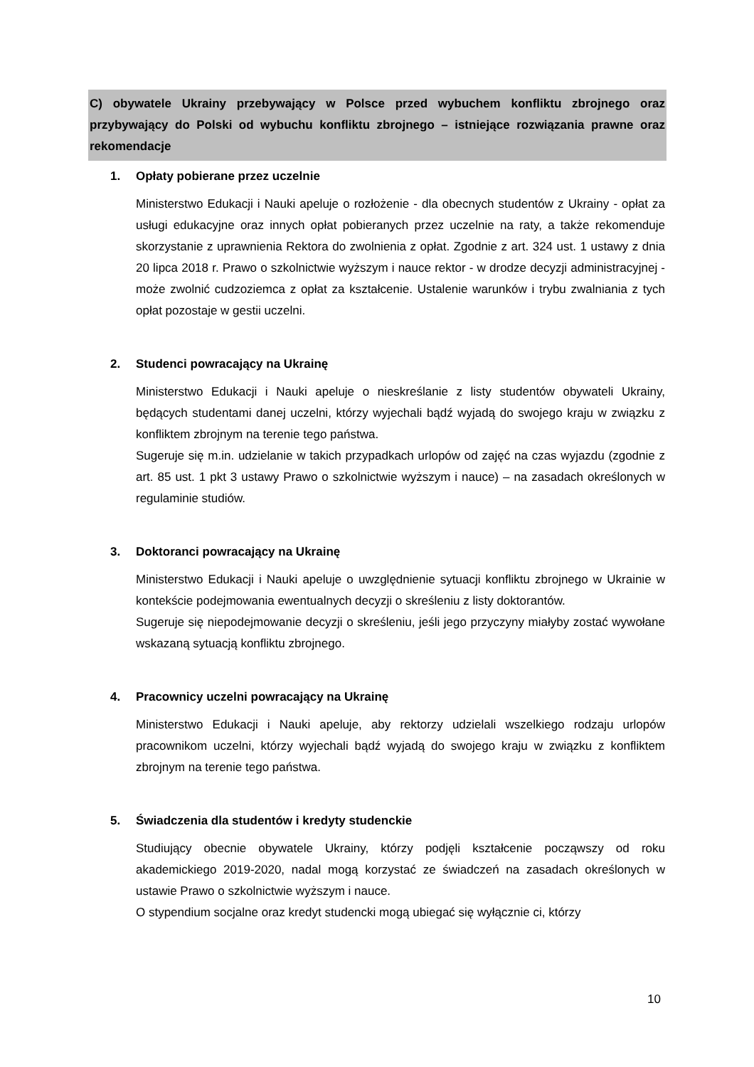C) obywatele Ukrainy przebywający w Polsce przed wybuchem konfliktu zbrojnego oraz przybywający do Polski od wybuchu konfliktu zbrojnego – istniejące rozwiązania prawne oraz rekomendacje
1. Opłaty pobierane przez uczelnie
Ministerstwo Edukacji i Nauki apeluje o rozłożenie - dla obecnych studentów z Ukrainy - opłat za usługi edukacyjne oraz innych opłat pobieranych przez uczelnie na raty, a także rekomenduje skorzystanie z uprawnienia Rektora do zwolnienia z opłat. Zgodnie z art. 324 ust. 1 ustawy z dnia 20 lipca 2018 r. Prawo o szkolnictwie wyższym i nauce rektor - w drodze decyzji administracyjnej - może zwolnić cudzoziemca z opłat za kształcenie. Ustalenie warunków i trybu zwalniania z tych opłat pozostaje w gestii uczelni.
2. Studenci powracający na Ukrainę
Ministerstwo Edukacji i Nauki apeluje o nieskreślanie z listy studentów obywateli Ukrainy, będących studentami danej uczelni, którzy wyjechali bądź wyjadą do swojego kraju w związku z konfliktem zbrojnym na terenie tego państwa.
Sugeruje się m.in. udzielanie w takich przypadkach urlopów od zajęć na czas wyjazdu (zgodnie z art. 85 ust. 1 pkt 3 ustawy Prawo o szkolnictwie wyższym i nauce) – na zasadach określonych w regulaminie studiów.
3. Doktoranci powracający na Ukrainę
Ministerstwo Edukacji i Nauki apeluje o uwzględnienie sytuacji konfliktu zbrojnego w Ukrainie w kontekście podejmowania ewentualnych decyzji o skreśleniu z listy doktorantów.
Sugeruje się niepodejmowanie decyzji o skreśleniu, jeśli jego przyczyny miałyby zostać wywołane wskazaną sytuacją konfliktu zbrojnego.
4. Pracownicy uczelni powracający na Ukrainę
Ministerstwo Edukacji i Nauki apeluje, aby rektorzy udzielali wszelkiego rodzaju urlopów pracownikom uczelni, którzy wyjechali bądź wyjadą do swojego kraju w związku z konfliktem zbrojnym na terenie tego państwa.
5. Świadczenia dla studentów i kredyty studenckie
Studiujący obecnie obywatele Ukrainy, którzy podjęli kształcenie począwszy od roku akademickiego 2019-2020, nadal mogą korzystać ze świadczeń na zasadach określonych w ustawie Prawo o szkolnictwie wyższym i nauce.
O stypendium socjalne oraz kredyt studencki mogą ubiegać się wyłącznie ci, którzy
10